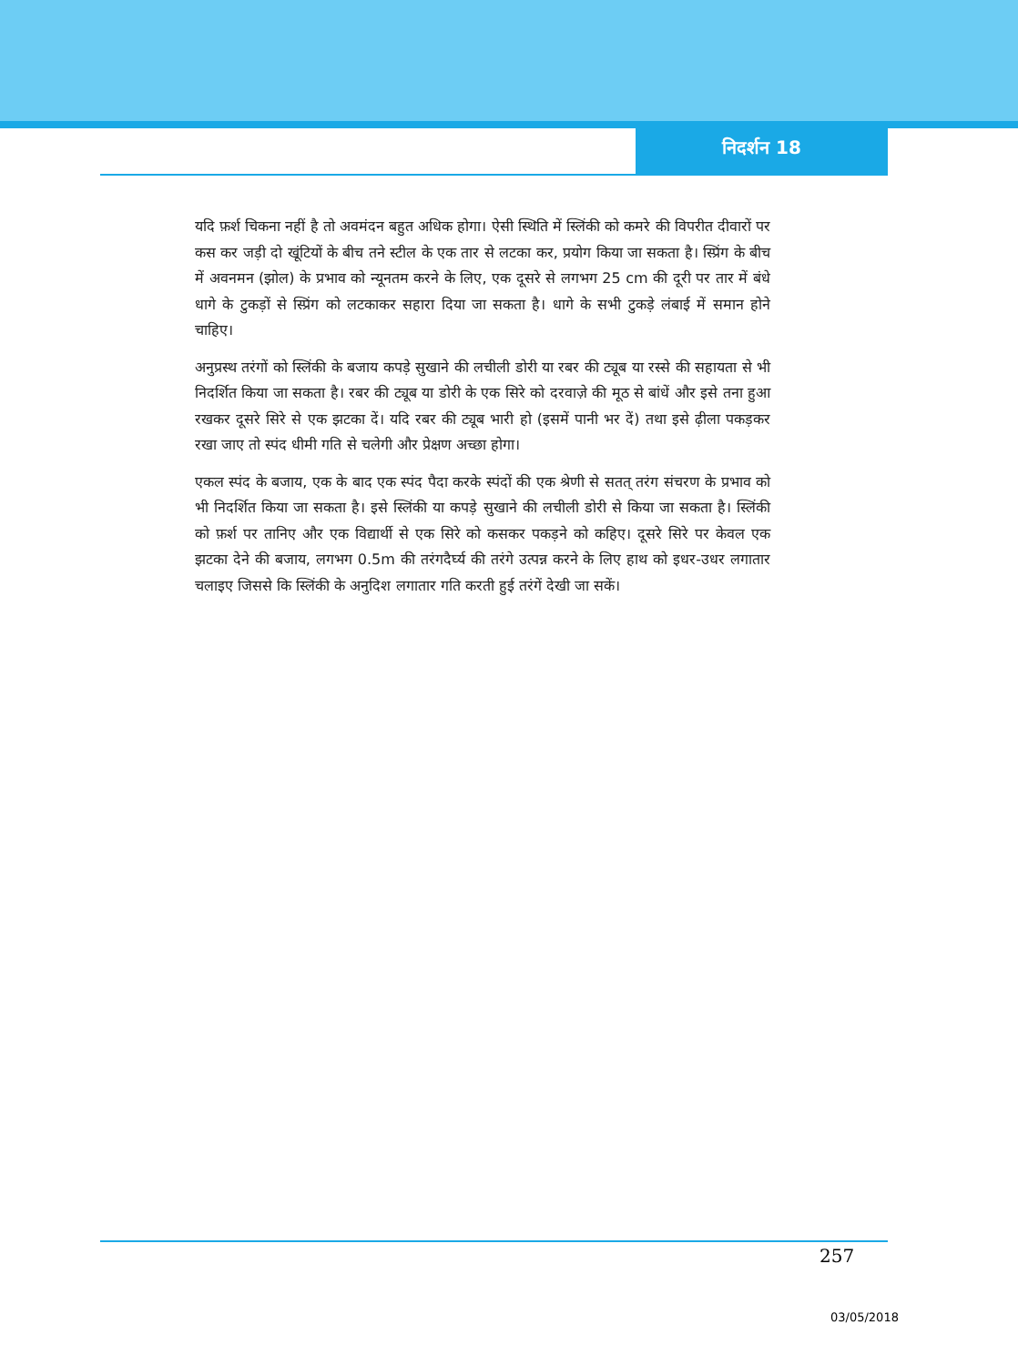निदर्शन 18
यदि फ़र्श चिकना नहीं है तो अवमंदन बहुत अधिक होगा। ऐसी स्थिति में स्लिंकी को कमरे की विपरीत दीवारों पर कस कर जड़ी दो खूंटियों के बीच तने स्टील के एक तार से लटका कर, प्रयोग किया जा सकता है। स्प्रिंग के बीच में अवनमन (झोल) के प्रभाव को न्यूनतम करने के लिए, एक दूसरे से लगभग 25 cm की दूरी पर तार में बंधे धागे के टुकड़ों से स्प्रिंग को लटकाकर सहारा दिया जा सकता है। धागे के सभी टुकड़े लंबाई में समान होने चाहिए।
अनुप्रस्थ तरंगों को स्लिंकी के बजाय कपड़े सुखाने की लचीली डोरी या रबर की ट्यूब या रस्से की सहायता से भी निदर्शित किया जा सकता है। रबर की ट्यूब या डोरी के एक सिरे को दरवाज़े की मूठ से बांधें और इसे तना हुआ रखकर दूसरे सिरे से एक झटका दें। यदि रबर की ट्यूब भारी हो (इसमें पानी भर दें) तथा इसे ढ़ीला पकड़कर रखा जाए तो स्पंद धीमी गति से चलेगी और प्रेक्षण अच्छा होगा।
एकल स्पंद के बजाय, एक के बाद एक स्पंद पैदा करके स्पंदों की एक श्रेणी से सतत् तरंग संचरण के प्रभाव को भी निदर्शित किया जा सकता है। इसे स्लिंकी या कपड़े सुखाने की लचीली डोरी से किया जा सकता है। स्लिंकी को फ़र्श पर तानिए और एक विद्यार्थी से एक सिरे को कसकर पकड़ने को कहिए। दूसरे सिरे पर केवल एक झटका देने की बजाय, लगभग 0.5m की तरंगदैर्घ्य की तरंगे उत्पन्न करने के लिए हाथ को इधर-उधर लगातार चलाइए जिससे कि स्लिंकी के अनुदिश लगातार गति करती हुई तरंगें देखी जा सकें।
257
03/05/2018